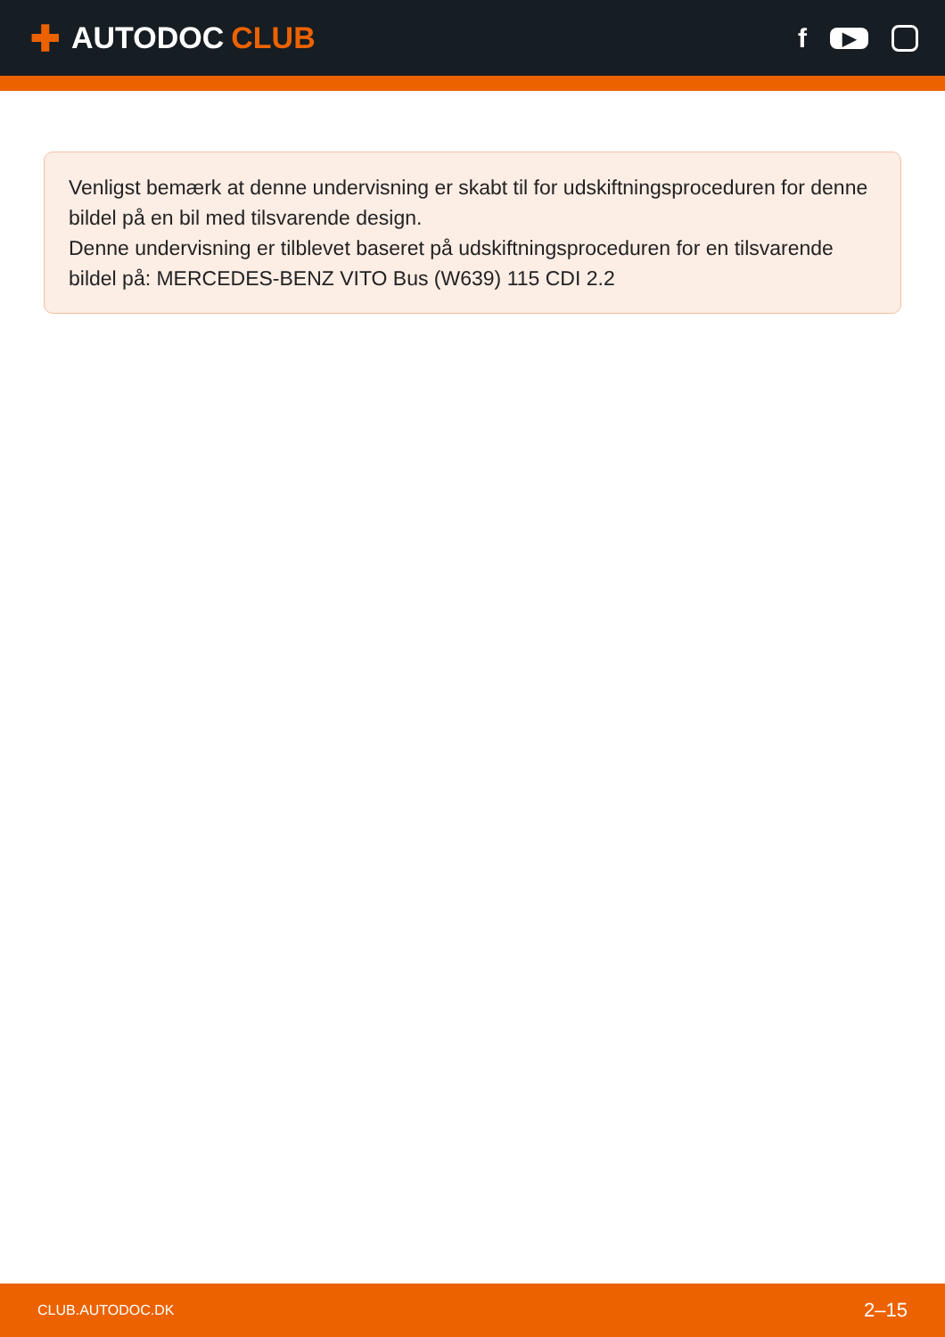✚ AUTODOC CLUB f ▶
Venligst bemærk at denne undervisning er skabt til for udskiftningsproceduren for denne bildel på en bil med tilsvarende design.
Denne undervisning er tilblevet baseret på udskiftningsproceduren for en tilsvarende bildel på: MERCEDES-BENZ VITO Bus (W639) 115 CDI 2.2
CLUB.AUTODOC.DK 2–15